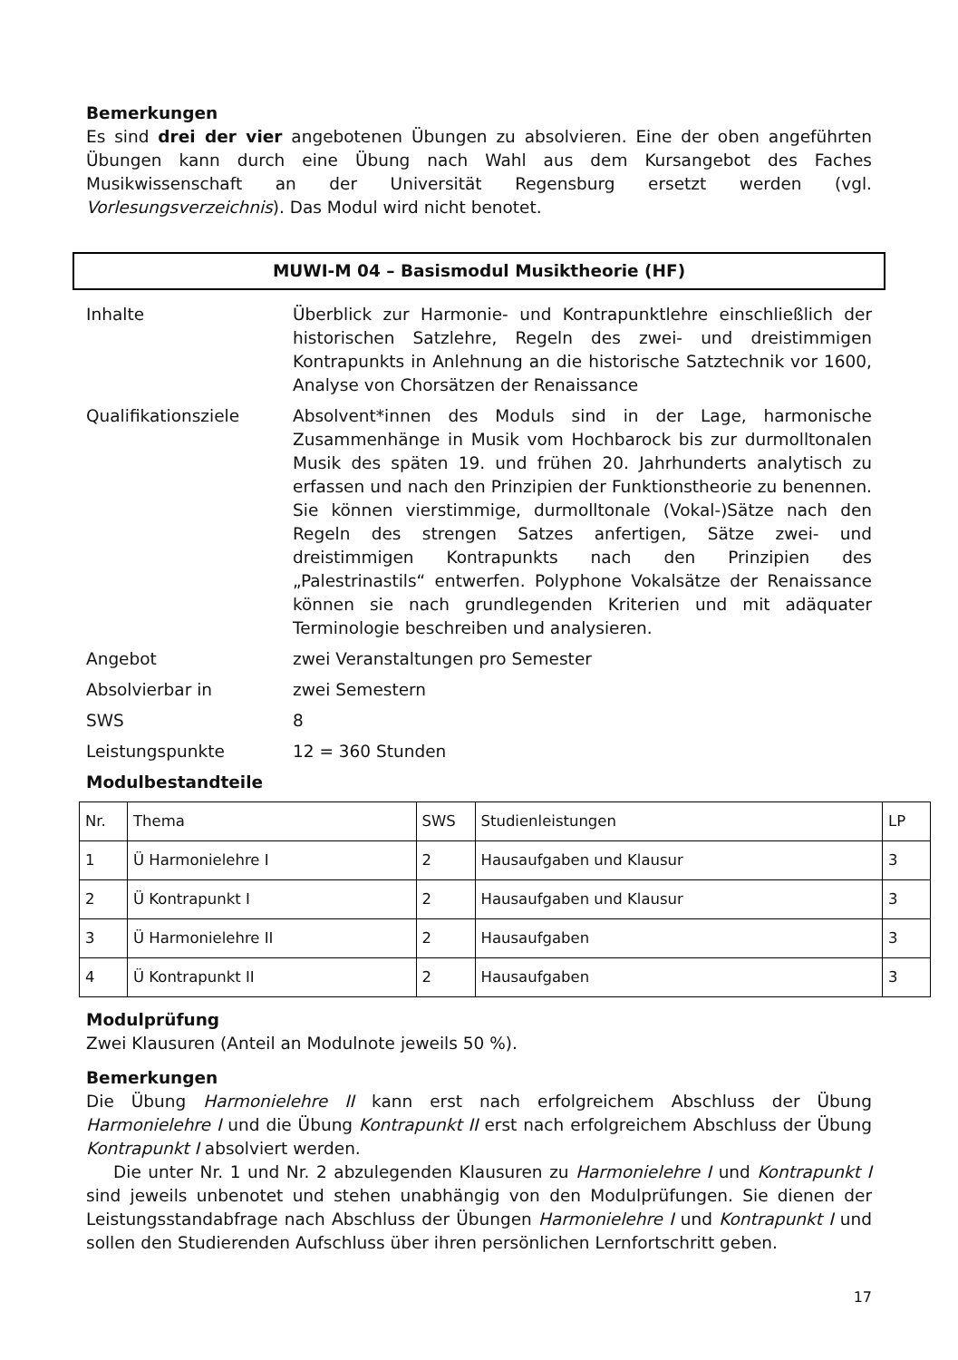Bemerkungen
Es sind drei der vier angebotenen Übungen zu absolvieren. Eine der oben angeführten Übungen kann durch eine Übung nach Wahl aus dem Kursangebot des Faches Musikwissenschaft an der Universität Regensburg ersetzt werden (vgl. Vorlesungsverzeichnis). Das Modul wird nicht benotet.
MUWI-M 04 – Basismodul Musiktheorie (HF)
Inhalte
Überblick zur Harmonie- und Kontrapunktlehre einschließlich der historischen Satzlehre, Regeln des zwei- und dreistimmigen Kontrapunkts in Anlehnung an die historische Satztechnik vor 1600, Analyse von Chorsätzen der Renaissance
Qualifikationsziele
Absolvent*innen des Moduls sind in der Lage, harmonische Zusammenhänge in Musik vom Hochbarock bis zur durmolltonalen Musik des späten 19. und frühen 20. Jahrhunderts analytisch zu erfassen und nach den Prinzipien der Funktionstheorie zu benennen. Sie können vierstimmige, durmolltonale (Vokal-)Sätze nach den Regeln des strengen Satzes anfertigen, Sätze zwei- und dreistimmigen Kontrapunkts nach den Prinzipien des „Palestrinastils“ entwerfen. Polyphone Vokalsätze der Renaissance können sie nach grundlegenden Kriterien und mit adäquater Terminologie beschreiben und analysieren.
Angebot
zwei Veranstaltungen pro Semester
Absolvierbar in
zwei Semestern
SWS
8
Leistungspunkte
12 = 360 Stunden
Modulbestandteile
| Nr. | Thema | SWS | Studienleistungen | LP |
| 1 | Ü Harmonielehre I | 2 | Hausaufgaben und Klausur | 3 |
| 2 | Ü Kontrapunkt I | 2 | Hausaufgaben und Klausur | 3 |
| 3 | Ü Harmonielehre II | 2 | Hausaufgaben | 3 |
| 4 | Ü Kontrapunkt II | 2 | Hausaufgaben | 3 |
Modulprüfung
Zwei Klausuren (Anteil an Modulnote jeweils 50 %).
Bemerkungen
Die Übung Harmonielehre II kann erst nach erfolgreichem Abschluss der Übung Harmonielehre I und die Übung Kontrapunkt II erst nach erfolgreichem Abschluss der Übung Kontrapunkt I absolviert werden.
Die unter Nr. 1 und Nr. 2 abzulegenden Klausuren zu Harmonielehre I und Kontrapunkt I sind jeweils unbenotet und stehen unabhängig von den Modulprüfungen. Sie dienen der Leistungsstandabfrage nach Abschluss der Übungen Harmonielehre I und Kontrapunkt I und sollen den Studierenden Aufschluss über ihren persönlichen Lernfortschritt geben.
17